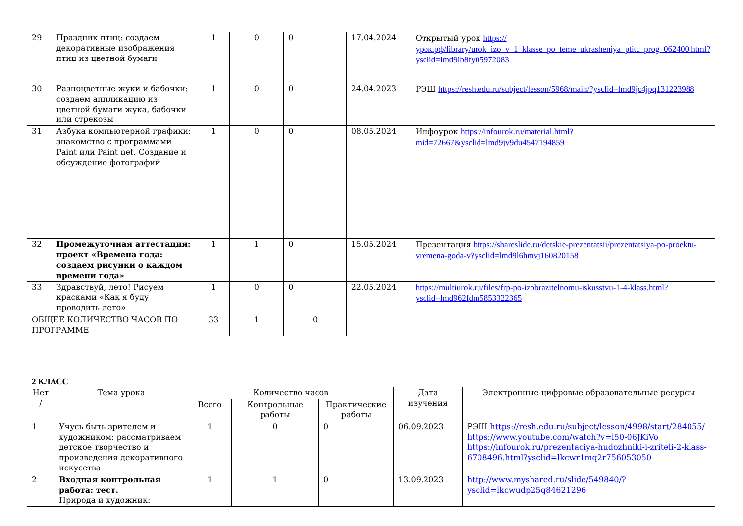| 29 | Праздник птиц: создаем декоративные изображения птиц из цветной бумаги | 1 | 0 | 0 | 17.04.2024 | Открытый урок https://урок.рф/library/urok_izo_v_1_klasse_po_teme_ukrasheniya_ptitc_prog_062400.html?ysclid=lmd9ib8fy05972083 |
| 30 | Разноцветные жуки и бабочки: создаем аппликацию из цветной бумаги жука, бабочки или стрекозы | 1 | 0 | 0 | 24.04.2023 | РЭШ https://resh.edu.ru/subject/lesson/5968/main/?ysclid=lmd9jc4jpq131223988 |
| 31 | Азбука компьютерной графики: знакомство с программами Paint или Paint net. Создание и обсуждение фотографий | 1 | 0 | 0 | 08.05.2024 | Инфоурок https://infourok.ru/material.html?mid=72667&ysclid=lmd9jv9du4547194859 |
| 32 | Промежуточная аттестация: проект «Времена года: создаем рисунки о каждом времени года» | 1 | 1 | 0 | 15.05.2024 | Презентация https://shareslide.ru/detskie-prezentatsii/prezentatsiya-po-proektu-vremena-goda-v?ysclid=lmd9l6hmvj160820158 |
| 33 | Здравствуй, лето! Рисуем красками «Как я буду проводить лето» | 1 | 0 | 0 | 22.05.2024 | https://multiurok.ru/files/frp-po-izobrazitelnomu-iskusstvu-1-4-klass.html?ysclid=lmd962fdm5853322365 |
| ОБЩЕЕ КОЛИЧЕСТВО ЧАСОВ ПО ПРОГРАММЕ | | 33 | 1 | 0 | | |
2 КЛАСС
| Нет / | Тема урока | Количество часов | | | Дата изучения | Электронные цифровые образовательные ресурсы |
| --- | --- | --- | --- | --- | --- | --- |
| | | Всего | Контрольные работы | Практические работы | | |
| 1 | Учусь быть зрителем и художником: рассматриваем детское творчество и произведения декоративного искусства | 1 | 0 | 0 | 06.09.2023 | РЭШ https://resh.edu.ru/subject/lesson/4998/start/284055/ https://www.youtube.com/watch?v=l50-06JKiVo https://infourok.ru/prezentaciya-hudozhniki-i-zriteli-2-klass-6708496.html?ysclid=lkcwr1mq2r756053050 |
| 2 | Входная контрольная работа: тест. Природа и художник: | 1 | 1 | 0 | 13.09.2023 | http://www.myshared.ru/slide/549840/?ysclid=lkcwudp25q84621296 |